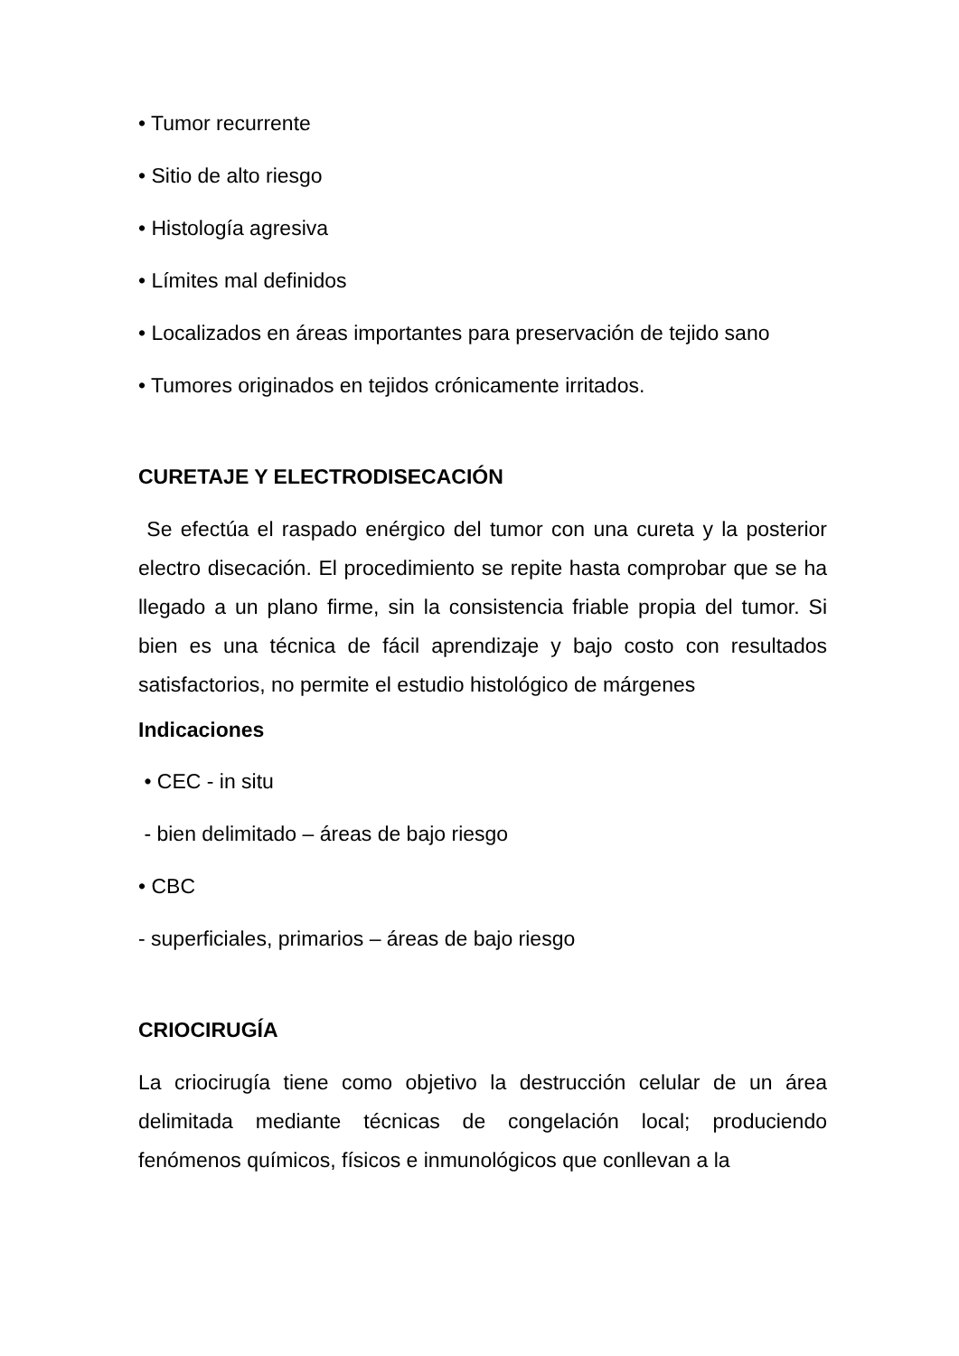• Tumor recurrente
• Sitio de alto riesgo
• Histología agresiva
• Límites mal definidos
• Localizados en áreas importantes para preservación de tejido sano
• Tumores originados en tejidos crónicamente irritados.
CURETAJE Y ELECTRODISECACIÓN
Se efectúa el raspado enérgico del tumor con una cureta y la posterior electro disecación. El procedimiento se repite hasta comprobar que se ha llegado a un plano firme, sin la consistencia friable propia del tumor. Si bien es una técnica de fácil aprendizaje y bajo costo con resultados satisfactorios, no permite el estudio histológico de márgenes
Indicaciones
• CEC - in situ
- bien delimitado – áreas de bajo riesgo
• CBC
- superficiales, primarios – áreas de bajo riesgo
CRIOCIRUGÍA
La criocirugía tiene como objetivo la destrucción celular de un área delimitada mediante técnicas de congelación local; produciendo fenómenos químicos, físicos e inmunológicos que conllevan a la